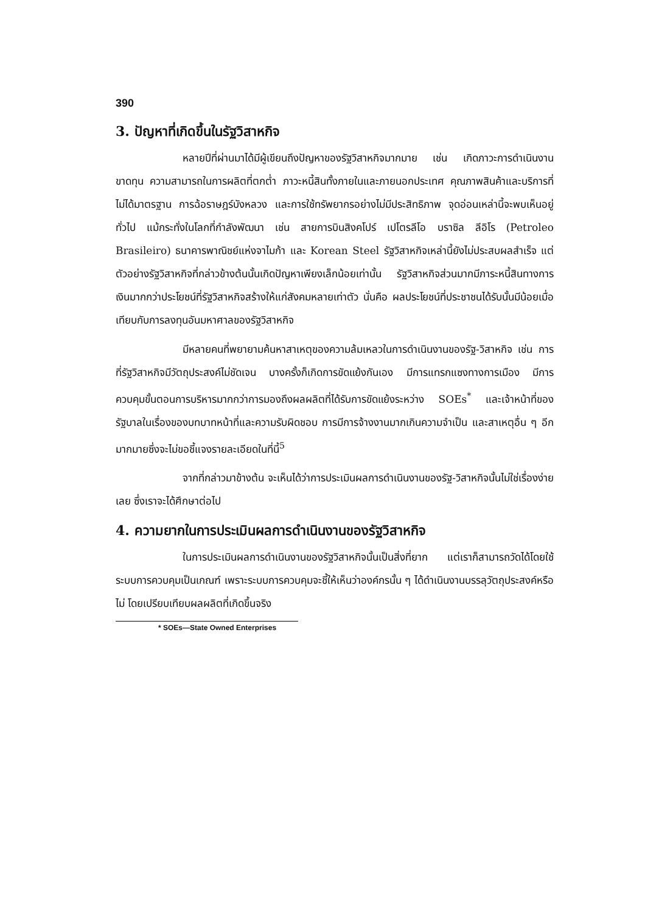390
3. ปัญหาที่เกิดขึ้นในรัฐวิสาหกิจ
หลายปีที่ผ่านมาได้มีผู้เขียนถึงปัญหาของรัฐวิสาหกิจมากมาย เช่น เกิดภาวะการดำเนินงานขาดทุน ความสามารถในการผลิตที่ตกต่ำ ภาวะหนี้สินทั้งภายในและภายนอกประเทศ คุณภาพสินค้าและบริการที่ไม่ได้มาตรฐาน การฉ้อราษฎร์บังหลวง และการใช้ทรัพยากรอย่างไม่มีประสิทธิภาพ จุดอ่อนเหล่านี้จะพบเห็นอยู่ทั่วไป แม้กระทั่งในโลกที่กำลังพัฒนา เช่น สายการบินสิงคโปร์ เปโตรลีโอ บราซิล ลีอิโร (Petroleo Brasileiro) ธนาคารพาณิชย์แห่งจาไมก้า และ Korean Steel รัฐวิสาหกิจเหล่านี้ยังไม่ประสบผลสำเร็จ แต่ตัวอย่างรัฐวิสาหกิจที่กล่าวข้างต้นนั้นเกิดปัญหาเพียงเล็กน้อยเท่านั้น รัฐวิสาหกิจส่วนมากมีภาระหนี้สินทางการเงินมากกว่าประโยชน์ที่รัฐวิสาหกิจสร้างให้แก่สังคมหลายเท่าตัว นั่นคือ ผลประโยชน์ที่ประชาชนได้รับนั้นมีน้อยเมื่อเทียบกับการลงทุนอันมหาศาลของรัฐวิสาหกิจ
มีหลายคนที่พยายามค้นหาสาเหตุของความล้มเหลวในการดำเนินงานของรัฐ-วิสาหกิจ เช่น การที่รัฐวิสาหกิจมีวัตถุประสงค์ไม่ชัดเจน บางครั้งก็เกิดการขัดแย้งกันเอง มีการแทรกแซงทางการเมือง มีการควบคุมขั้นตอนการบริหารมากกว่าการมองถึงผลผลิตที่ได้รับการขัดแย้งระหว่าง SOEs<sup>*</sup> และเจ้าหน้าที่ของรัฐบาลในเรื่องของบทบาทหน้าที่และความรับผิดชอบ การมีการจ้างงานมากเกินความจำเป็น และสาเหตุอื่น ๆ อีกมากมายซึ่งจะไม่ขอชี้แจงรายละเอียดในที่นี้<sup>5</sup>
จากที่กล่าวมาข้างต้น จะเห็นได้ว่าการประเมินผลการดำเนินงานของรัฐ-วิสาหกิจนั้นไม่ใช่เรื่องง่ายเลย ซึ่งเราจะได้ศึกษาต่อไป
4. ความยากในการประเมินผลการดำเนินงานของรัฐวิสาหกิจ
ในการประเมินผลการดำเนินงานของรัฐวิสาหกิจนั้นเป็นสิ่งที่ยาก แต่เราก็สามารถวัดได้โดยใช้ระบบการควบคุมเป็นเกณฑ์ เพราะระบบการควบคุมจะชี้ให้เห็นว่าองค์กรนั้น ๆ ได้ดำเนินงานบรรลุวัตถุประสงค์หรือไม่ โดยเปรียบเทียบผลผลิตที่เกิดขึ้นจริง
* SOEs—State Owned Enterprises